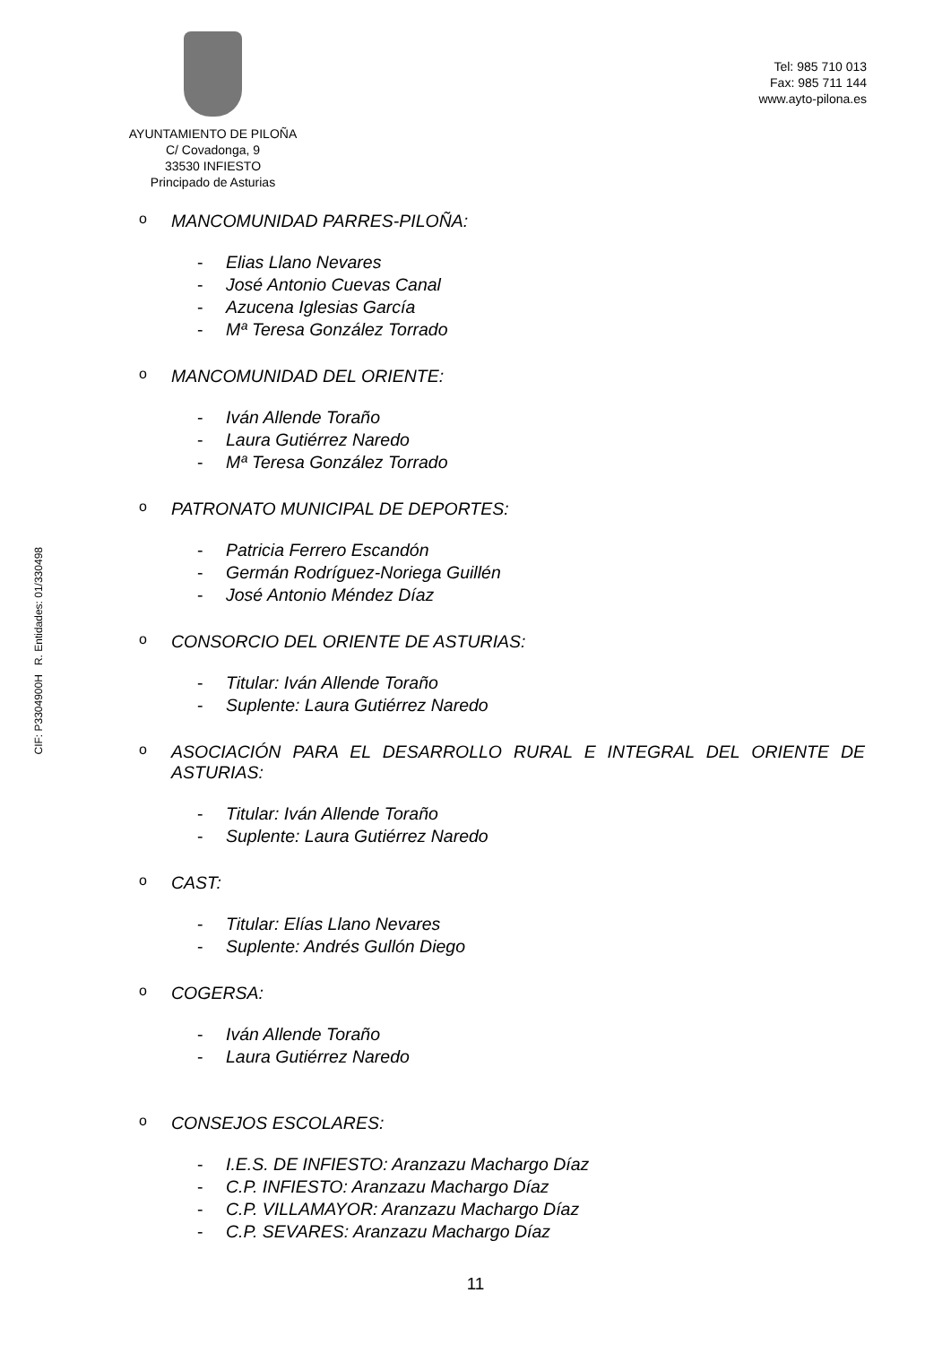AYUNTAMIENTO DE PILOÑA
C/ Covadonga, 9
33530 INFIESTO
Principado de Asturias
Tel: 985 710 013
Fax: 985 711 144
www.ayto-pilona.es
CIF: P3304900H R. Entidades: 01/330498
o MANCOMUNIDAD PARRES-PILOÑA:
- Elias Llano Nevares
- José Antonio Cuevas Canal
- Azucena Iglesias García
- Mª Teresa González Torrado
o MANCOMUNIDAD DEL ORIENTE:
- Iván Allende Toraño
- Laura Gutiérrez Naredo
- Mª Teresa González Torrado
o PATRONATO MUNICIPAL DE DEPORTES:
- Patricia Ferrero Escandón
- Germán Rodríguez-Noriega Guillén
- José Antonio Méndez Díaz
o CONSORCIO DEL ORIENTE DE ASTURIAS:
- Titular: Iván Allende Toraño
- Suplente: Laura Gutiérrez Naredo
o ASOCIACIÓN PARA EL DESARROLLO RURAL E INTEGRAL DEL ORIENTE DE ASTURIAS:
- Titular: Iván Allende Toraño
- Suplente: Laura Gutiérrez Naredo
o CAST:
- Titular: Elías Llano Nevares
- Suplente: Andrés Gullón Diego
o COGERSA:
- Iván Allende Toraño
- Laura Gutiérrez Naredo
o CONSEJOS ESCOLARES:
- I.E.S. DE INFIESTO: Aranzazu Machargo Díaz
- C.P. INFIESTO: Aranzazu Machargo Díaz
- C.P. VILLAMAYOR: Aranzazu Machargo Díaz
- C.P. SEVARES: Aranzazu Machargo Díaz
11